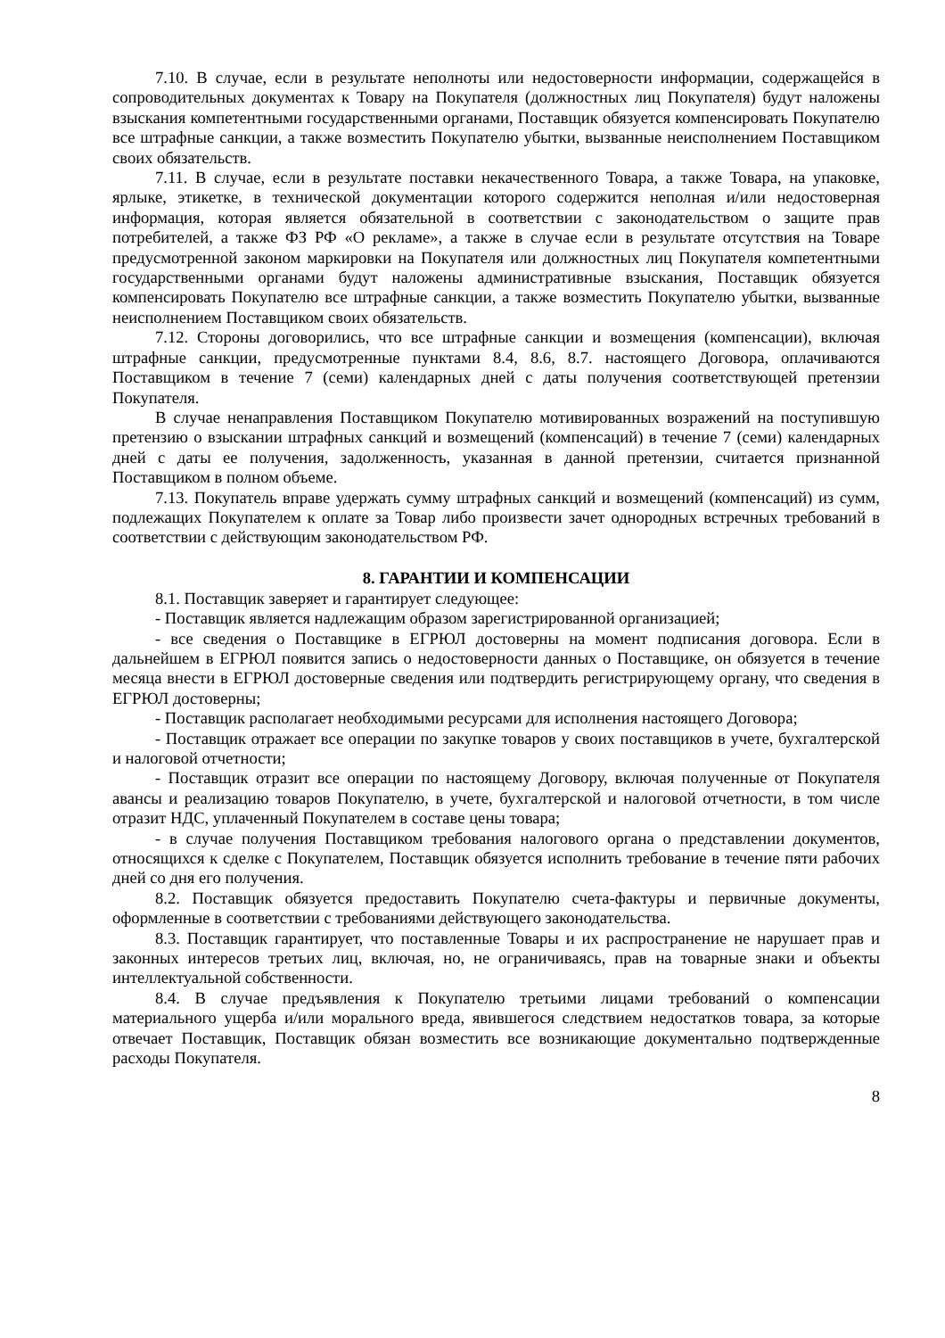7.10. В случае, если в результате неполноты или недостоверности информации, содержащейся в сопроводительных документах к Товару на Покупателя (должностных лиц Покупателя) будут наложены взыскания компетентными государственными органами, Поставщик обязуется компенсировать Покупателю все штрафные санкции, а также возместить Покупателю убытки, вызванные неисполнением Поставщиком своих обязательств.
7.11. В случае, если в результате поставки некачественного Товара, а также Товара, на упаковке, ярлыке, этикетке, в технической документации которого содержится неполная и/или недостоверная информация, которая является обязательной в соответствии с законодательством о защите прав потребителей, а также ФЗ РФ «О рекламе», а также в случае если в результате отсутствия на Товаре предусмотренной законом маркировки на Покупателя или должностных лиц Покупателя компетентными государственными органами будут наложены административные взыскания, Поставщик обязуется компенсировать Покупателю все штрафные санкции, а также возместить Покупателю убытки, вызванные неисполнением Поставщиком своих обязательств.
7.12. Стороны договорились, что все штрафные санкции и возмещения (компенсации), включая штрафные санкции, предусмотренные пунктами 8.4, 8.6, 8.7. настоящего Договора, оплачиваются Поставщиком в течение 7 (семи) календарных дней с даты получения соответствующей претензии Покупателя.
В случае ненаправления Поставщиком Покупателю мотивированных возражений на поступившую претензию о взыскании штрафных санкций и возмещений (компенсаций) в течение 7 (семи) календарных дней с даты ее получения, задолженность, указанная в данной претензии, считается признанной Поставщиком в полном объеме.
7.13. Покупатель вправе удержать сумму штрафных санкций и возмещений (компенсаций) из сумм, подлежащих Покупателем к оплате за Товар либо произвести зачет однородных встречных требований в соответствии с действующим законодательством РФ.
8. ГАРАНТИИ И КОМПЕНСАЦИИ
8.1. Поставщик заверяет и гарантирует следующее:
- Поставщик является надлежащим образом зарегистрированной организацией;
- все сведения о Поставщике в ЕГРЮЛ достоверны на момент подписания договора. Если в дальнейшем в ЕГРЮЛ появится запись о недостоверности данных о Поставщике, он обязуется в течение месяца внести в ЕГРЮЛ достоверные сведения или подтвердить регистрирующему органу, что сведения в ЕГРЮЛ достоверны;
- Поставщик располагает необходимыми ресурсами для исполнения настоящего Договора;
- Поставщик отражает все операции по закупке товаров у своих поставщиков в учете, бухгалтерской и налоговой отчетности;
- Поставщик отразит все операции по настоящему Договору, включая полученные от Покупателя авансы и реализацию товаров Покупателю, в учете, бухгалтерской и налоговой отчетности, в том числе отразит НДС, уплаченный Покупателем в составе цены товара;
- в случае получения Поставщиком требования налогового органа о представлении документов, относящихся к сделке с Покупателем, Поставщик обязуется исполнить требование в течение пяти рабочих дней со дня его получения.
8.2. Поставщик обязуется предоставить Покупателю счета-фактуры и первичные документы, оформленные в соответствии с требованиями действующего законодательства.
8.3. Поставщик гарантирует, что поставленные Товары и их распространение не нарушает прав и законных интересов третьих лиц, включая, но, не ограничиваясь, прав на товарные знаки и объекты интеллектуальной собственности.
8.4. В случае предъявления к Покупателю третьими лицами требований о компенсации материального ущерба и/или морального вреда, явившегося следствием недостатков товара, за которые отвечает Поставщик, Поставщик обязан возместить все возникающие документально подтвержденные расходы Покупателя.
8